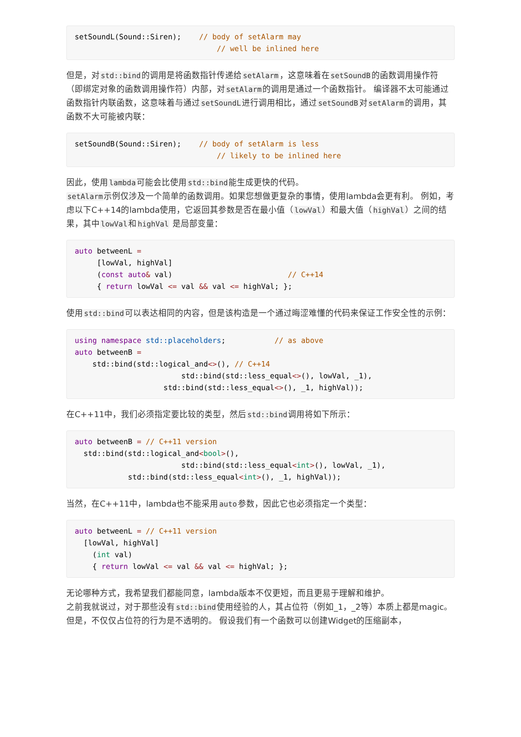setSoundL(Sound::Siren);    // body of setAlarm may
                                // well be inlined here
但是，对std::bind的调用是将函数指针传递给setAlarm，这意味着在setSoundB的函数调用操作符（即绑定对象的函数调用操作符）内部，对setAlarm的调用是通过一个函数指针。 编译器不太可能通过函数指针内联函数，这意味着与通过setSoundL进行调用相比，通过setSoundB对setAlarm的调用，其函数不大可能被内联：
setSoundB(Sound::Siren);    // body of setAlarm is less
                                // likely to be inlined here
因此，使用lambda可能会比使用std::bind能生成更快的代码。
setAlarm示例仅涉及一个简单的函数调用。如果您想做更复杂的事情，使用lambda会更有利。 例如，考虑以下C++14的lambda使用，它返回其参数是否在最小值（lowVal）和最大值（highVal）之间的结果，其中lowVal和highVal 是局部变量：
auto betweenL =
     [lowVal, highVal]
     (const auto& val)                          // C++14
     { return lowVal <= val && val <= highVal; };
使用std::bind可以表达相同的内容，但是该构造是一个通过晦涩难懂的代码来保证工作安全性的示例：
using namespace std::placeholders;           // as above
auto betweenB =
    std::bind(std::logical_and<>(), // C++14
                        std::bind(std::less_equal<>(), lowVal, _1),
                    std::bind(std::less_equal<>(), _1, highVal));
在C++11中，我们必须指定要比较的类型，然后std::bind调用将如下所示：
auto betweenB = // C++11 version
  std::bind(std::logical_and<bool>(),
                        std::bind(std::less_equal<int>(), lowVal, _1),
            std::bind(std::less_equal<int>(), _1, highVal));
当然，在C++11中，lambda也不能采用auto参数，因此它也必须指定一个类型：
auto betweenL = // C++11 version
  [lowVal, highVal]
    (int val)
    { return lowVal <= val && val <= highVal; };
无论哪种方式，我希望我们都能同意，lambda版本不仅更短，而且更易于理解和维护。
之前我就说过，对于那些没有std::bind使用经验的人，其占位符（例如_1，_2等）本质上都是magic。 但是，不仅仅占位符的行为是不透明的。 假设我们有一个函数可以创建Widget的压缩副本，